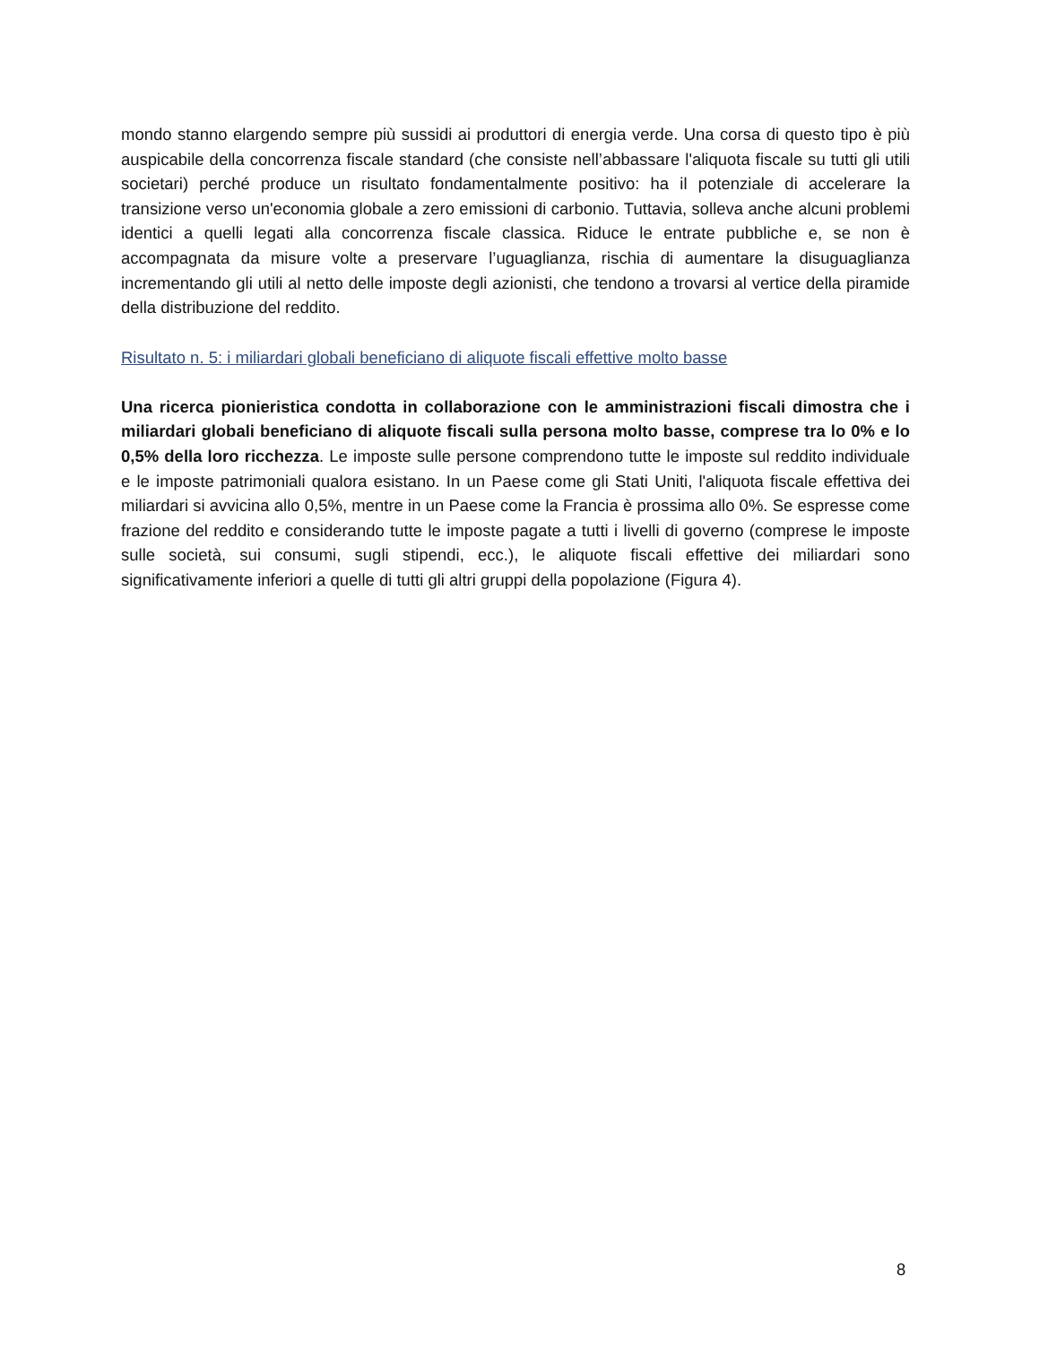mondo stanno elargendo sempre più sussidi ai produttori di energia verde. Una corsa di questo tipo è più auspicabile della concorrenza fiscale standard (che consiste nell’abbassare l'aliquota fiscale su tutti gli utili societari) perché produce un risultato fondamentalmente positivo: ha il potenziale di accelerare la transizione verso un'economia globale a zero emissioni di carbonio. Tuttavia, solleva anche alcuni problemi identici a quelli legati alla concorrenza fiscale classica. Riduce le entrate pubbliche e, se non è accompagnata da misure volte a preservare l’uguaglianza, rischia di aumentare la disuguaglianza incrementando gli utili al netto delle imposte degli azionisti, che tendono a trovarsi al vertice della piramide della distribuzione del reddito.
Risultato n. 5: i miliardari globali beneficiano di aliquote fiscali effettive molto basse
Una ricerca pionieristica condotta in collaborazione con le amministrazioni fiscali dimostra che i miliardari globali beneficiano di aliquote fiscali sulla persona molto basse, comprese tra lo 0% e lo 0,5% della loro ricchezza. Le imposte sulle persone comprendono tutte le imposte sul reddito individuale e le imposte patrimoniali qualora esistano. In un Paese come gli Stati Uniti, l'aliquota fiscale effettiva dei miliardari si avvicina allo 0,5%, mentre in un Paese come la Francia è prossima allo 0%. Se espresse come frazione del reddito e considerando tutte le imposte pagate a tutti i livelli di governo (comprese le imposte sulle società, sui consumi, sugli stipendi, ecc.), le aliquote fiscali effettive dei miliardari sono significativamente inferiori a quelle di tutti gli altri gruppi della popolazione (Figura 4).
8